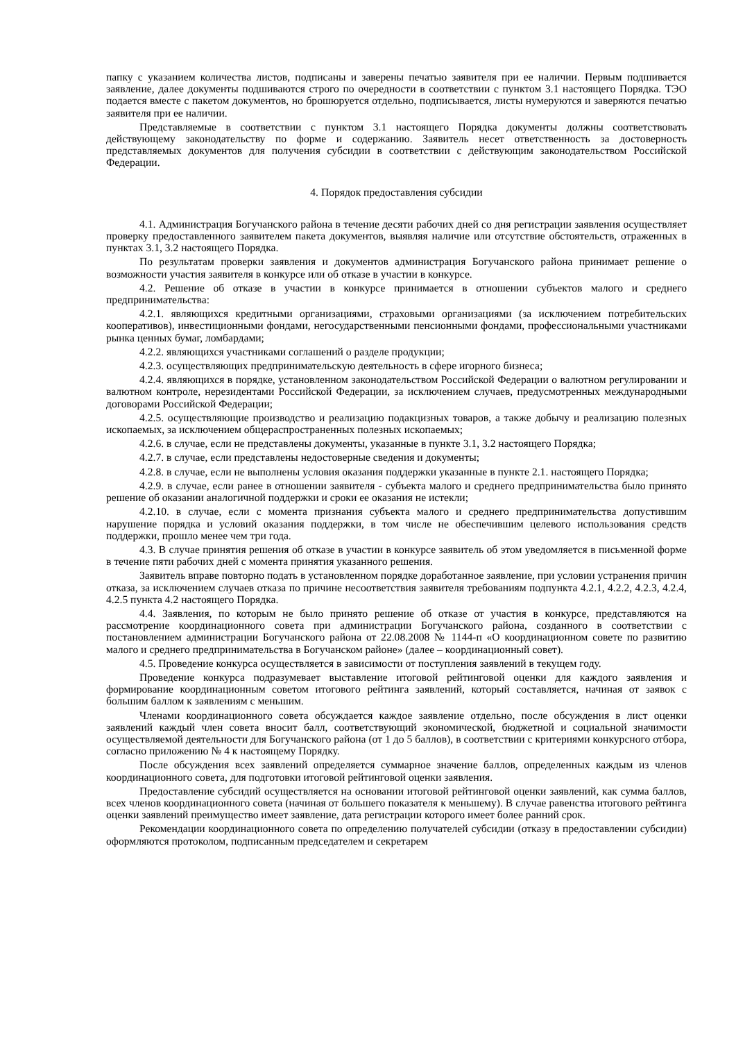папку с указанием количества листов, подписаны и заверены печатью заявителя при ее наличии. Первым подшивается заявление, далее документы подшиваются строго по очередности в соответствии с пунктом 3.1 настоящего Порядка. ТЭО подается вместе с пакетом документов, но брошюруется отдельно, подписывается, листы нумеруются и заверяются печатью заявителя при ее наличии.
Представляемые в соответствии с пунктом 3.1 настоящего Порядка документы должны соответствовать действующему законодательству по форме и содержанию. Заявитель несет ответственность за достоверность представляемых документов для получения субсидии в соответствии с действующим законодательством Российской Федерации.
4. Порядок предоставления субсидии
4.1. Администрация Богучанского района в течение десяти рабочих дней со дня регистрации заявления осуществляет проверку предоставленного заявителем пакета документов, выявляя наличие или отсутствие обстоятельств, отраженных в пунктах 3.1, 3.2 настоящего Порядка.
По результатам проверки заявления и документов администрация Богучанского района принимает решение о возможности участия заявителя в конкурсе или об отказе в участии в конкурсе.
4.2. Решение об отказе в участии в конкурсе принимается в отношении субъектов малого и среднего предпринимательства:
4.2.1. являющихся кредитными организациями, страховыми организациями (за исключением потребительских кооперативов), инвестиционными фондами, негосударственными пенсионными фондами, профессиональными участниками рынка ценных бумаг, ломбардами;
4.2.2. являющихся участниками соглашений о разделе продукции;
4.2.3. осуществляющих предпринимательскую деятельность в сфере игорного бизнеса;
4.2.4. являющихся в порядке, установленном законодательством Российской Федерации о валютном регулировании и валютном контроле, нерезидентами Российской Федерации, за исключением случаев, предусмотренных международными договорами Российской Федерации;
4.2.5. осуществляющие производство и реализацию подакцизных товаров, а также добычу и реализацию полезных ископаемых, за исключением общераспространенных полезных ископаемых;
4.2.6. в случае, если не представлены документы, указанные в пункте 3.1, 3.2 настоящего Порядка;
4.2.7. в случае, если представлены недостоверные сведения и документы;
4.2.8. в случае, если не выполнены условия оказания поддержки указанные в пункте 2.1. настоящего Порядка;
4.2.9. в случае, если ранее в отношении заявителя - субъекта малого и среднего предпринимательства было принято решение об оказании аналогичной поддержки и сроки ее оказания не истекли;
4.2.10. в случае, если с момента признания субъекта малого и среднего предпринимательства допустившим нарушение порядка и условий оказания поддержки, в том числе не обеспечившим целевого использования средств поддержки, прошло менее чем три года.
4.3. В случае принятия решения об отказе в участии в конкурсе заявитель об этом уведомляется в письменной форме в течение пяти рабочих дней с момента принятия указанного решения.
Заявитель вправе повторно подать в установленном порядке доработанное заявление, при условии устранения причин отказа, за исключением случаев отказа по причине несоответствия заявителя требованиям подпункта 4.2.1, 4.2.2, 4.2.3, 4.2.4, 4.2.5 пункта 4.2 настоящего Порядка.
4.4. Заявления, по которым не было принято решение об отказе от участия в конкурсе, представляются на рассмотрение координационного совета при администрации Богучанского района, созданного в соответствии с постановлением администрации Богучанского района от 22.08.2008 № 1144-п «О координационном совете по развитию малого и среднего предпринимательства в Богучанском районе» (далее – координационный совет).
4.5. Проведение конкурса осуществляется в зависимости от поступления заявлений в текущем году.
Проведение конкурса подразумевает выставление итоговой рейтинговой оценки для каждого заявления и формирование координационным советом итогового рейтинга заявлений, который составляется, начиная от заявок с большим баллом к заявлениям с меньшим.
Членами координационного совета обсуждается каждое заявление отдельно, после обсуждения в лист оценки заявлений каждый член совета вносит балл, соответствующий экономической, бюджетной и социальной значимости осуществляемой деятельности для Богучанского района (от 1 до 5 баллов), в соответствии с критериями конкурсного отбора, согласно приложению № 4 к настоящему Порядку.
После обсуждения всех заявлений определяется суммарное значение баллов, определенных каждым из членов координационного совета, для подготовки итоговой рейтинговой оценки заявления.
Предоставление субсидий осуществляется на основании итоговой рейтинговой оценки заявлений, как сумма баллов, всех членов координационного совета (начиная от большего показателя к меньшему). В случае равенства итогового рейтинга оценки заявлений преимущество имеет заявление, дата регистрации которого имеет более ранний срок.
Рекомендации координационного совета по определению получателей субсидии (отказу в предоставлении субсидии) оформляются протоколом, подписанным председателем и секретарем